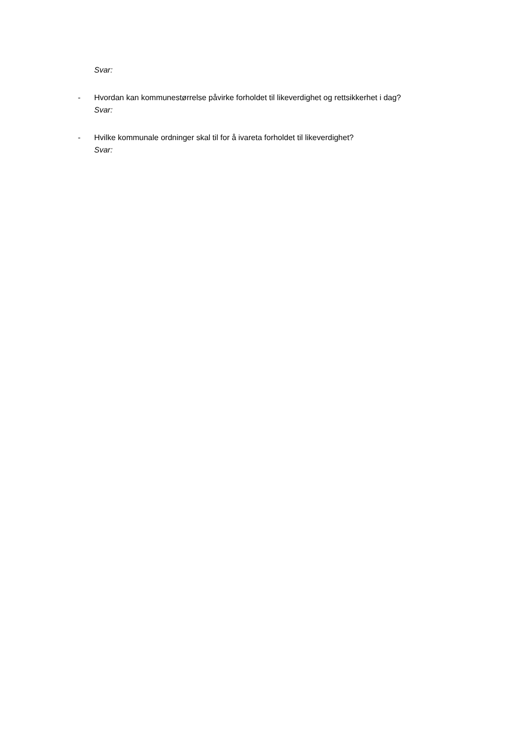Svar:
- Hvordan kan kommunestørrelse påvirke forholdet til likeverdighet og rettsikkerhet i dag?
Svar:
- Hvilke kommunale ordninger skal til for å ivareta forholdet til likeverdighet?
Svar: